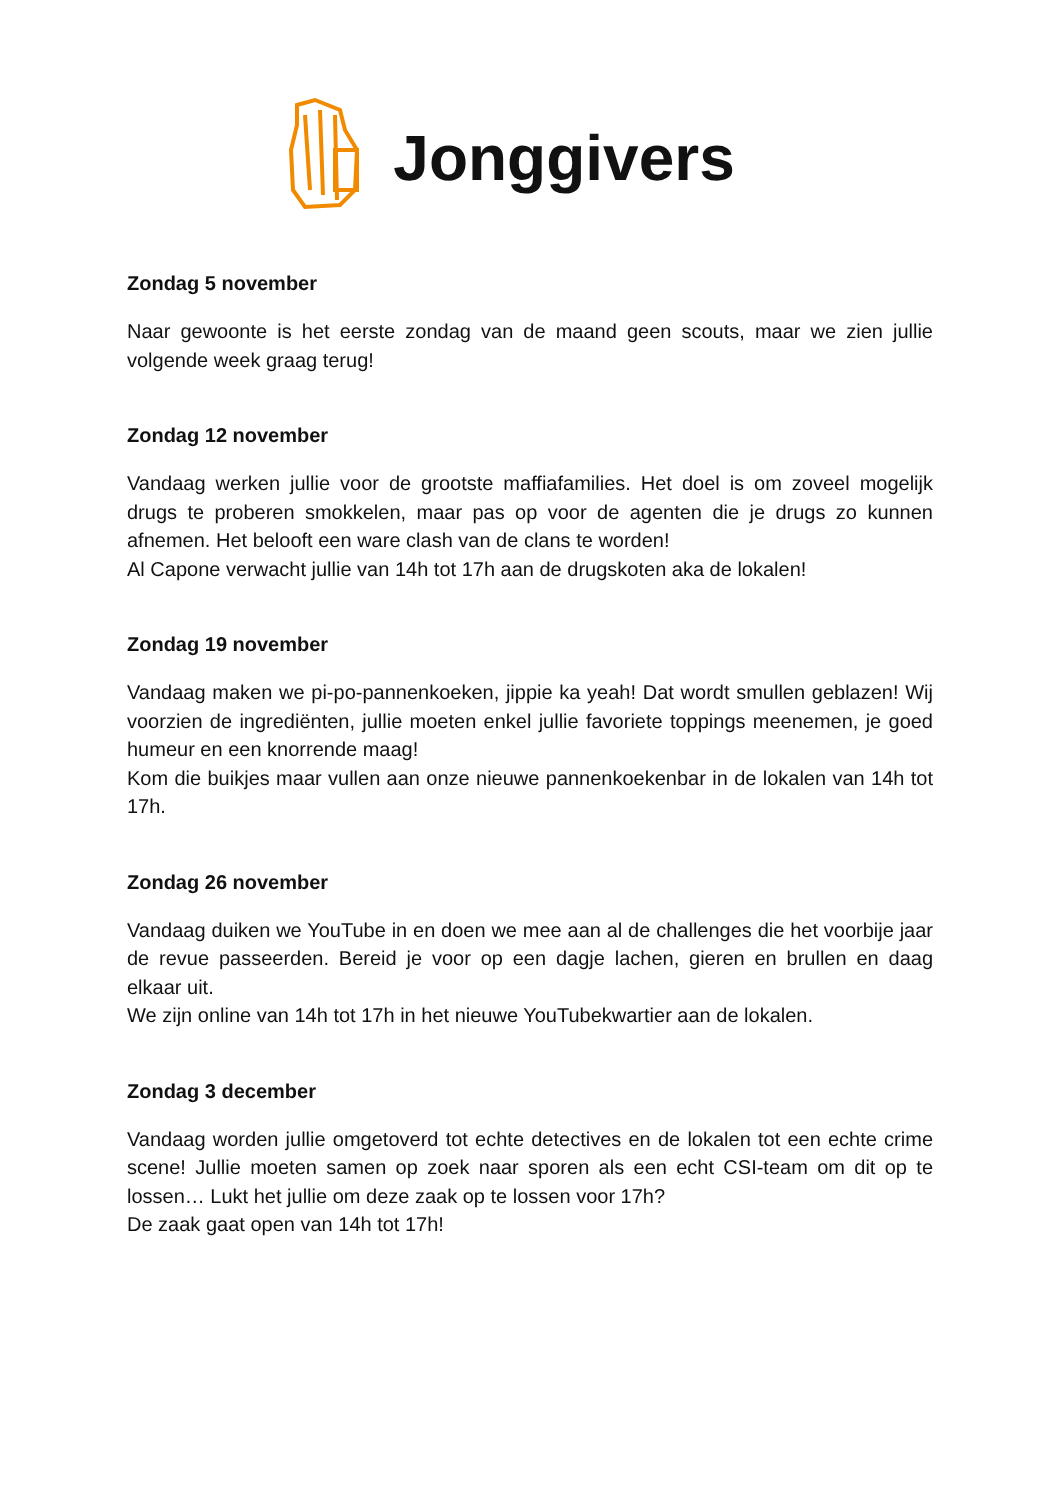Jonggivers
Zondag 5 november
Naar gewoonte is het eerste zondag van de maand geen scouts, maar we zien jullie volgende week graag terug!
Zondag 12 november
Vandaag werken jullie voor de grootste maffiafamilies. Het doel is om zoveel moge­lijk drugs te proberen smokkelen, maar pas op voor de agenten die je drugs zo kun­nen afnemen. Het belooft een ware clash van de clans te worden!
Al Capone verwacht jullie van 14h tot 17h aan de drugskoten aka de lokalen!
Zondag 19 november
Vandaag maken we pi-po-pannenkoeken, jippie ka yeah! Dat wordt smullen gebla­zen! Wij voorzien de ingrediënten, jullie moeten enkel jullie favoriete toppings mee­nemen, je goed humeur en een knorrende maag!
Kom die buikjes maar vullen aan onze nieuwe pannenkoekenbar in de lokalen van 14h tot 17h.
Zondag 26 november
Vandaag duiken we YouTube in en doen we mee aan al de challenges die het voor­bije jaar de revue passeerden. Bereid je voor op een dagje lachen, gieren en brullen en daag elkaar uit.
We zijn online van 14h tot 17h in het nieuwe YouTubekwartier aan de lokalen.
Zondag 3 december
Vandaag worden jullie omgetoverd tot echte detectives en de lokalen tot een echte crime scene! Jullie moeten samen op zoek naar sporen als een echt CSI-team om dit op te lossen… Lukt het jullie om deze zaak op te lossen voor 17h?
De zaak gaat open van 14h tot 17h!